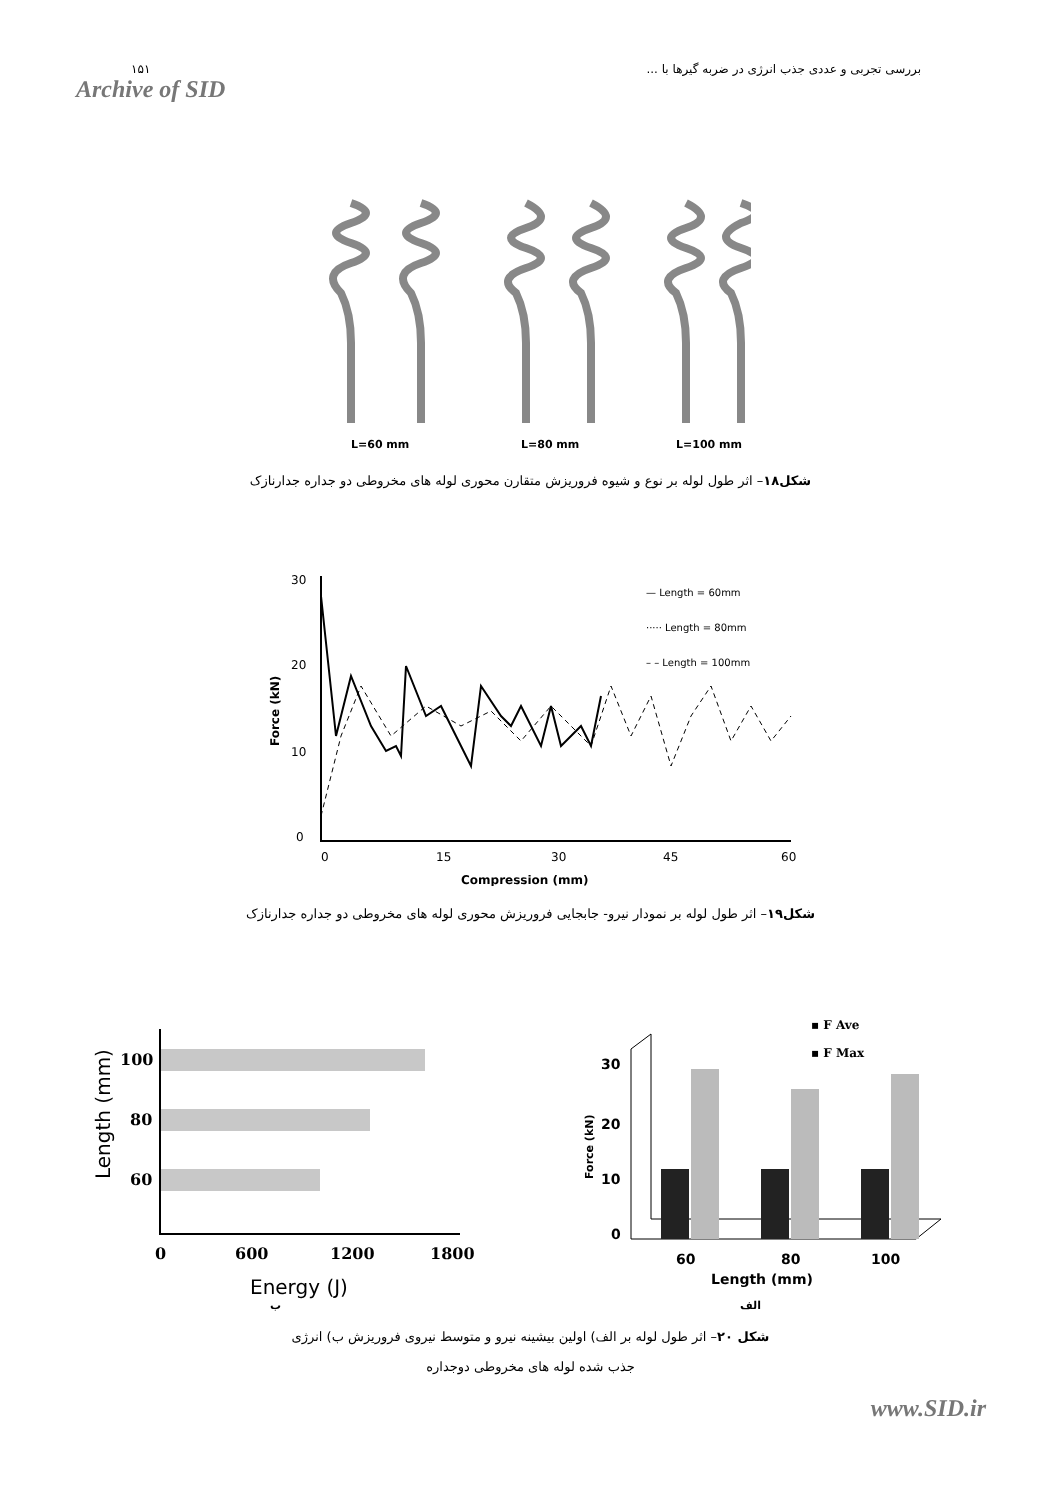۱۵۱
Archive of SID
بررسی تجربی و عددی جذب انرژی در ضربه گیرها با ...
L=60 mm
L=80 mm
L=100 mm
شکل۱۸– اثر طول لوله بر نوع و شیوه فروریزش متقارن محوری لوله های مخروطی دو جداره جدارنازک
30
20
10
0
0
15
30
45
60
Compression (mm)
Force (kN)
— Length = 60mm
····· Length = 80mm
– – Length = 100mm
شکل۱۹– اثر طول لوله بر نمودار نیرو- جابجایی فروریزش محوری لوله های مخروطی دو جداره جدارنازک
100
80
60
0
600
1200
1800
Energy (J)
Length (mm)
30
20
10
0
60
80
100
Length (mm)
Force (kN)
▪ F Ave
▪ F Max
ب الف
شکل ۲۰– اثر طول لوله بر الف) اولین بیشینه نیرو و متوسط نیروی فروریزش ب) انرژی جذب شده لوله های مخروطی دوجداره
www.SID.ir